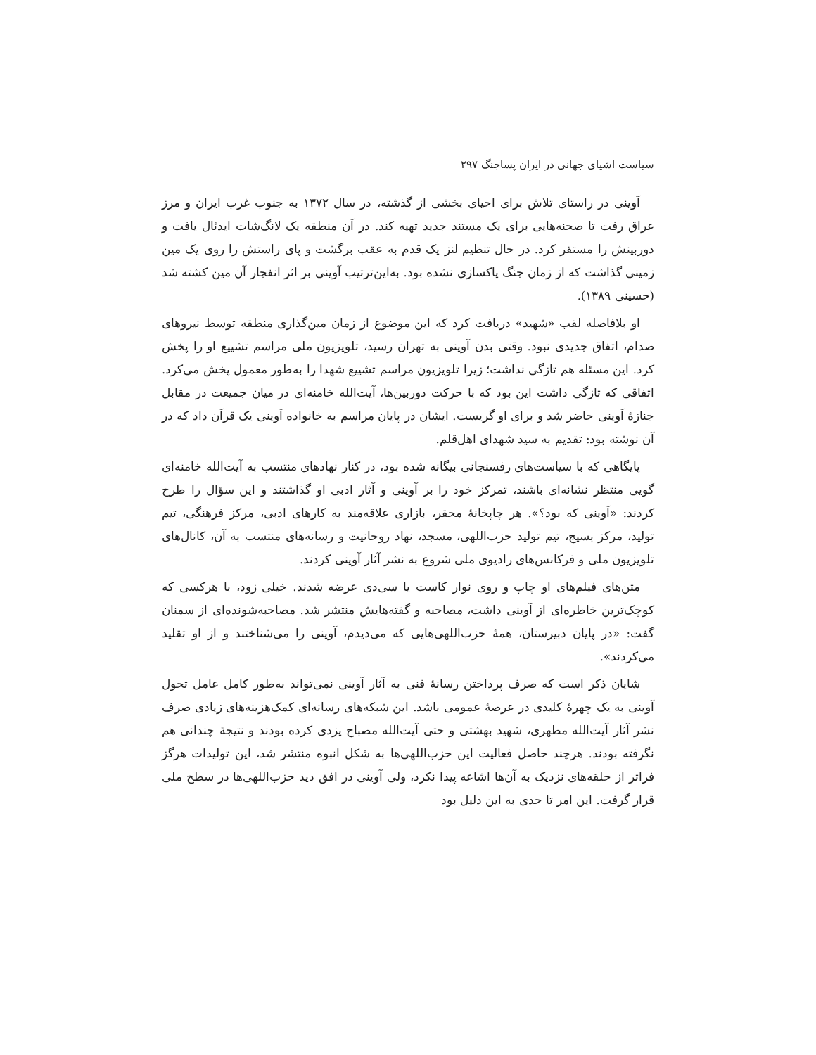سیاست اشیای جهانی در ایران پساجنگ ۲۹۷
آوینی در راستای تلاش برای احیای بخشی از گذشته، در سال ۱۳۷۲ به جنوب غرب ایران و مرز عراق رفت تا صحنه‌هایی برای یک مستند جدید تهیه کند. در آن منطقه یک لانگ‌شات ایدئال یافت و دوربینش را مستقر کرد. در حال تنظیم لنز یک قدم به عقب برگشت و پای راستش را روی یک مین زمینی گذاشت که از زمان جنگ پاکسازی نشده بود. به‌این‌ترتیب آوینی بر اثر انفجار آن مین کشته شد (حسینی ۱۳۸۹).
او بلافاصله لقب «شهید» دریافت کرد که این موضوع از زمان مین‌گذاری منطقه توسط نیروهای صدام، اتفاق جدیدی نبود. وقتی بدن آوینی به تهران رسید، تلویزیون ملی مراسم تشییع او را پخش کرد. این مسئله هم تازگی نداشت؛ زیرا تلویزیون مراسم تشییع شهدا را به‌طور معمول پخش می‌کرد. اتفاقی که تازگی داشت این بود که با حرکت دوربین‌ها، آیت‌الله خامنه‌ای در میان جمیعت در مقابل جنازهٔ آوینی حاضر شد و برای او گریست. ایشان در پایان مراسم به خانواده آوینی یک قرآن داد که در آن نوشته بود: تقدیم به سید شهدای اهل‌قلم.
پایگاهی که با سیاست‌های رفسنجانی بیگانه شده بود، در کنار نهادهای منتسب به آیت‌الله خامنه‌ای گویی منتظر نشانه‌ای باشند، تمرکز خود را بر آوینی و آثار ادبی او گذاشتند و این سؤال را طرح کردند: «آوینی که بود؟». هر چاپخانهٔ محقر، بازاری علاقه‌مند به کارهای ادبی، مرکز فرهنگی، تیم تولید، مرکز بسیج، تیم تولید حزب‌اللهی، مسجد، نهاد روحانیت و رسانه‌های منتسب به آن، کانال‌های تلویزیون ملی و فرکانس‌های رادیوی ملی شروع به نشر آثار آوینی کردند.
متن‌های فیلم‌های او چاپ و روی نوار کاست یا سی‌دی عرضه شدند. خیلی زود، با هرکسی که کوچک‌ترین خاطره‌ای از آوینی داشت، مصاحبه و گفته‌هایش منتشر شد. مصاحبه‌شونده‌ای از سمنان گفت: «در پایان دبیرستان، همهٔ حزب‌اللهی‌هایی که می‌دیدم، آوینی را می‌شناختند و از او تقلید می‌کردند».
شایان ذکر است که صرف پرداختن رسانهٔ فنی به آثار آوینی نمی‌تواند به‌طور کامل عامل تحول آوینی به یک چهرهٔ کلیدی در عرصهٔ عمومی باشد. این شبکه‌های رسانه‌ای کمک‌هزینه‌های زیادی صرف نشر آثار آیت‌الله مطهری، شهید بهشتی و حتی آیت‌الله مصباح یزدی کرده بودند و نتیجهٔ چندانی هم نگرفته بودند. هرچند حاصل فعالیت این حزب‌اللهی‌ها به شکل انبوه منتشر شد، این تولیدات هرگز فراتر از حلقه‌های نزدیک به آن‌ها اشاعه پیدا نکرد، ولی آوینی در افق دید حزب‌اللهی‌ها در سطح ملی قرار گرفت. این امر تا حدی به این دلیل بود